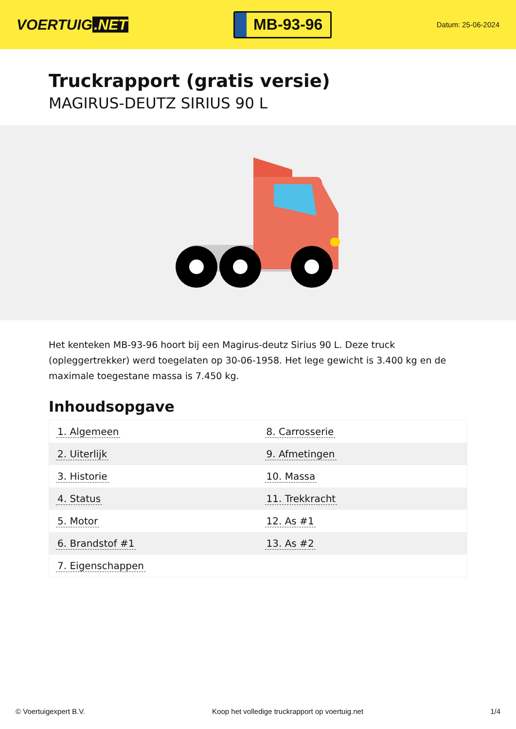VOERTUIG.NET
MB-93-96
Datum: 25-06-2024
Truckrapport (gratis versie)
MAGIRUS-DEUTZ SIRIUS 90 L
Het kenteken MB-93-96 hoort bij een Magirus-deutz Sirius 90 L. Deze truck (opleggertrekker) werd toegelaten op 30-06-1958. Het lege gewicht is 3.400 kg en de maximale toegestane massa is 7.450 kg.
Inhoudsopgave
| 1. Algemeen | 8. Carrosserie |
| 2. Uiterlijk | 9. Afmetingen |
| 3. Historie | 10. Massa |
| 4. Status | 11. Trekkracht |
| 5. Motor | 12. As #1 |
| 6. Brandstof #1 | 13. As #2 |
| 7. Eigenschappen | |
© Voertuigexpert B.V. Koop het volledige truckrapport op voertuig.net 1/4